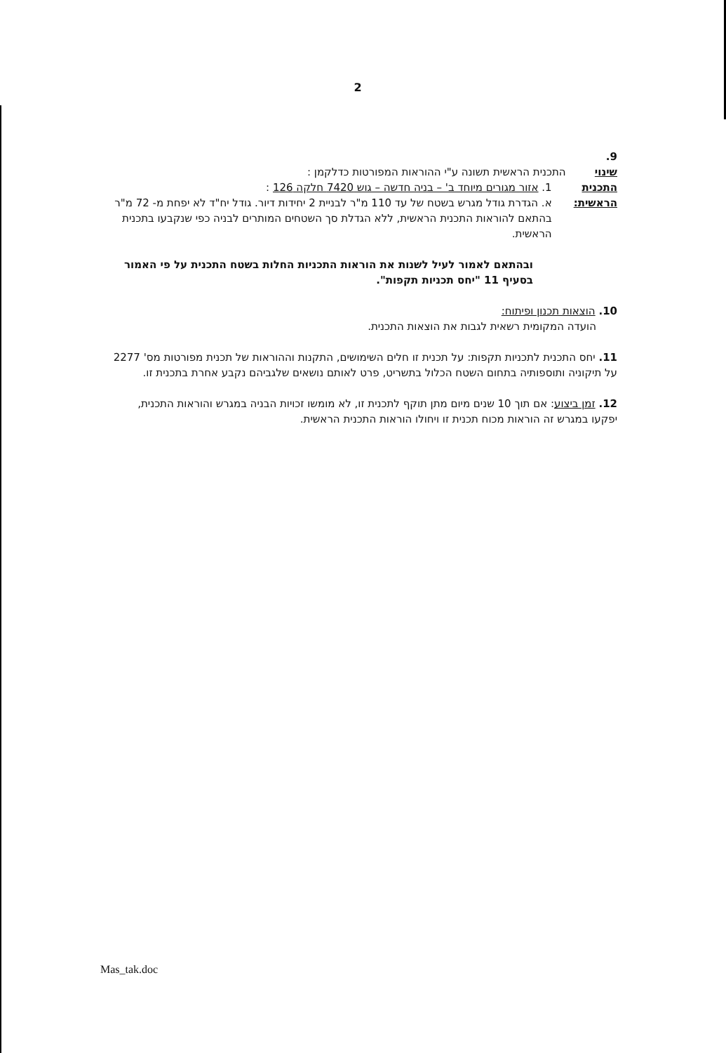2
9.
שינוי התכנית
הראשית:
התכנית הראשית תשונה ע"י ההוראות המפורטות כדלקמן :
1. אזור מגורים מיוחד ב' – בניה חדשה – גוש 7420 חלקה 126 :
א. הגדרת גודל מגרש בשטח של עד 110 מ"ר לבניית 2 יחידות דיור. גודל יח"ד לא יפחת מ- 72 מ"ר בהתאם להוראות התכנית הראשית, ללא הגדלת סך השטחים המותרים לבניה כפי שנקבעו בתכנית הראשית.
ובהתאם לאמור לעיל לשנות את הוראות התכניות החלות בשטח התכנית על פי האמור בסעיף 11 "יחס תכניות תקפות".
10. הוצאות תכנון ופיתוח:
הועדה המקומית רשאית לגבות את הוצאות התכנית.
11. יחס התכנית לתכניות תקפות: על תכנית זו חלים השימושים, התקנות וההוראות של תכנית מפורטות מס' 2277 על תיקוניה ותוספותיה בתחום השטח הכלול בתשריט, פרט לאותם נושאים שלגביהם נקבע אחרת בתכנית זו.
12. זמן ביצוע: אם תוך 10 שנים מיום מתן תוקף לתכנית זו, לא מומשו זכויות הבניה במגרש והוראות התכנית, יפקעו במגרש זה הוראות מכוח תכנית זו ויחולו הוראות התכנית הראשית.
Mas_tak.doc